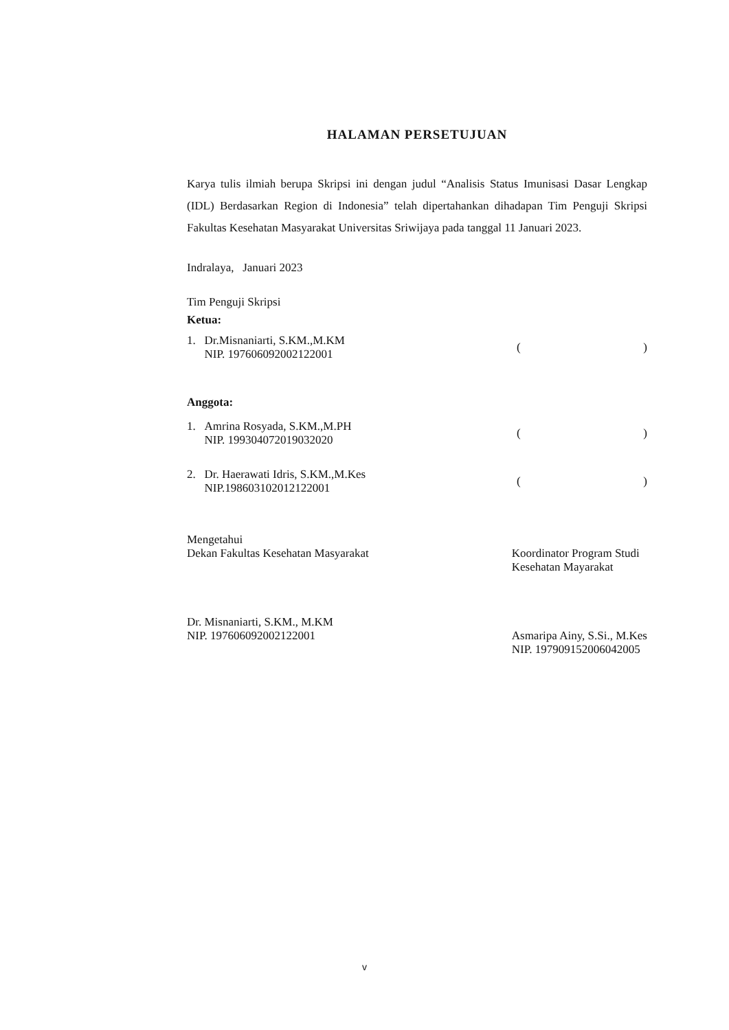HALAMAN PERSETUJUAN
Karya tulis ilmiah berupa Skripsi ini dengan judul “Analisis Status Imunisasi Dasar Lengkap (IDL) Berdasarkan Region di Indonesia” telah dipertahankan dihadapan Tim Penguji Skripsi Fakultas Kesehatan Masyarakat Universitas Sriwijaya pada tanggal 11 Januari 2023.
Indralaya, Januari 2023
Tim Penguji Skripsi
Ketua:
1. Dr.Misnaniarti, S.KM.,M.KM
NIP. 197606092002122001
()
Anggota:
1. Amrina Rosyada, S.KM.,M.PH
NIP. 199304072019032020
()
2. Dr. Haerawati Idris, S.KM.,M.Kes
NIP.198603102012122001
()
Mengetahui
Dekan Fakultas Kesehatan Masyarakat
Dr. Misnaniarti, S.KM., M.KM
NIP. 197606092002122001
Koordinator Program Studi
Kesehatan Mayarakat
Asmaripa Ainy, S.Si., M.Kes
NIP. 197909152006042005
v